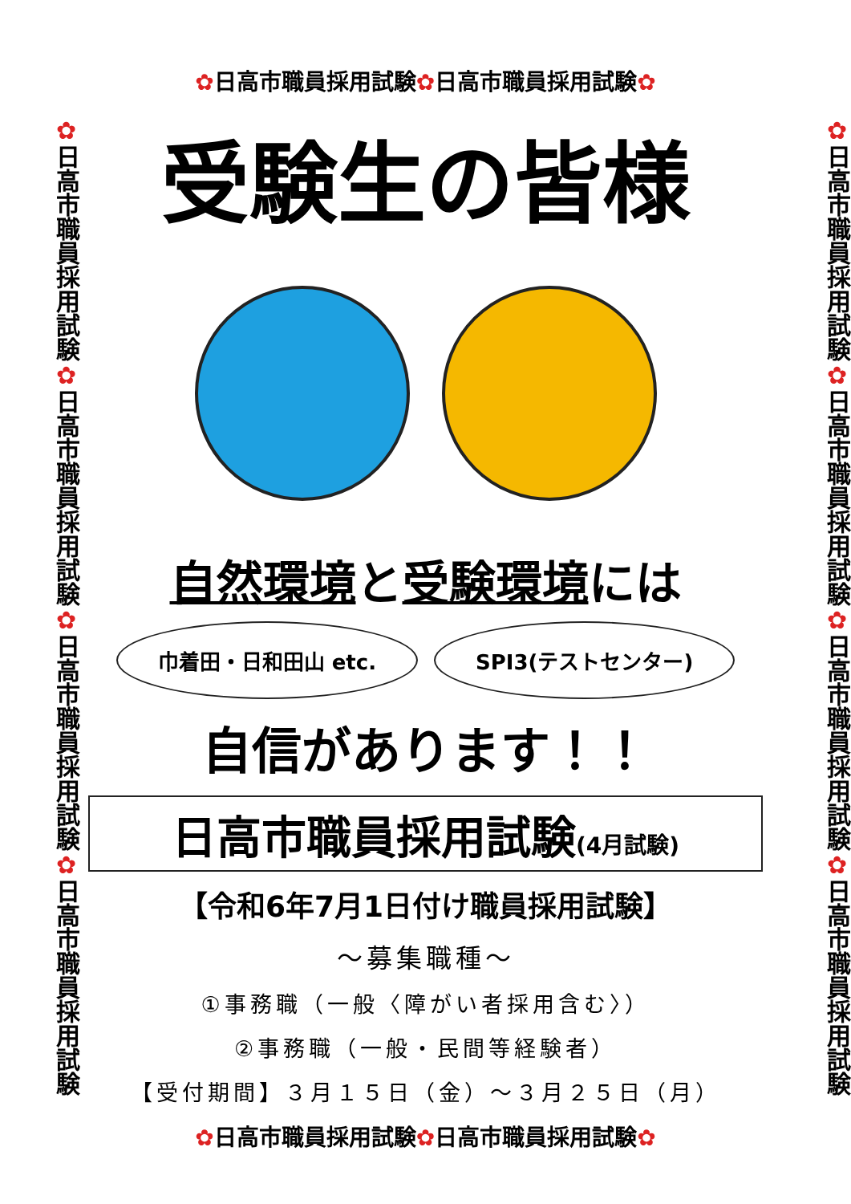✿日高市職員採用試験✿日高市職員採用試験✿日高市職員採用試験✿日高市職員採用試験
✿日高市職員採用試験✿日高市職員採用試験✿
受験生の皆様
自然環境と受験環境には
巾着田・日和田山 etc. SPI3(テストセンター)
自信があります！！
日高市職員採用試験(4月試験)
【令和6年7月1日付け職員採用試験】
～募集職種～
①事務職（一般〈障がい者採用含む〉）
②事務職（一般・民間等経験者）
【受付期間】３月１５日（金）～３月２５日（月）
✿日高市職員採用試験✿日高市職員採用試験✿
✿日高市職員採用試験✿日高市職員採用試験✿日高市職員採用試験✿日高市職員採用試験